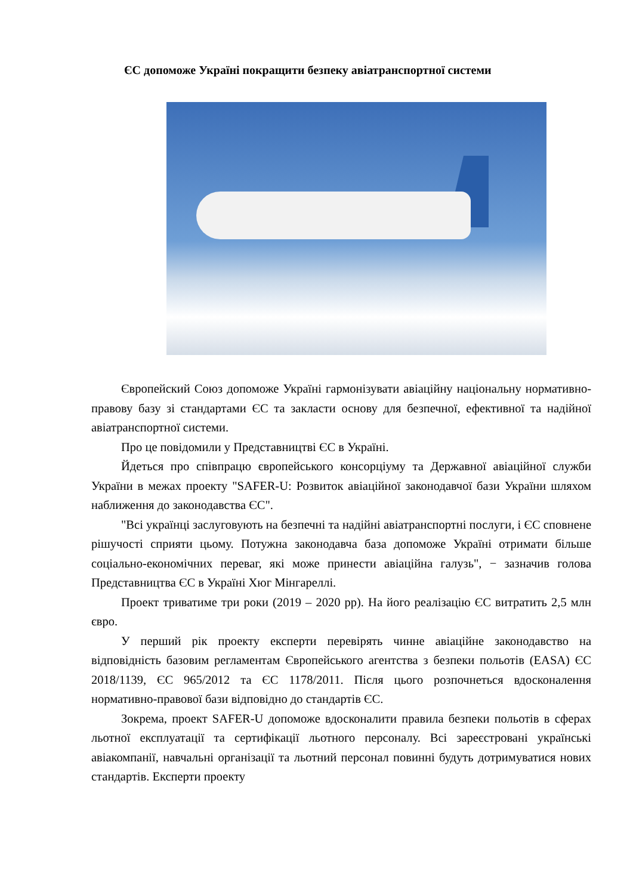ЄС допоможе Україні покращити безпеку авіатранспортної системи
Європейский Союз допоможе Україні гармонізувати авіаційну національну нормативно-правову базу зі стандартами ЄС та закласти основу для безпечної, ефективної та надійної авіатранспортної системи.
Про це повідомили у Представництві ЄС в Україні.
Йдеться про співпрацю європейського консорціуму та Державної авіаційної служби України в межах проекту "SAFER-U: Розвиток авіаційної законодавчої бази України шляхом наближення до законодавства ЄС".
"Всі українці заслуговують на безпечні та надійні авіатранспортні послуги, і ЄС сповнене рішучості сприяти цьому. Потужна законодавча база допоможе Україні отримати більше соціально-економічних переваг, які може принести авіаційна галузь", − зазначив голова Представництва ЄС в Україні Хюг Мінгареллі.
Проект триватиме три роки (2019 – 2020 рр). На його реалізацію ЄС витратить 2,5 млн євро.
У перший рік проекту експерти перевірять чинне авіаційне законодавство на відповідність базовим регламентам Європейського агентства з безпеки польотів (EASA) ЄС 2018/1139, ЄС 965/2012 та ЄС 1178/2011. Після цього розпочнеться вдосконалення нормативно-правової бази відповідно до стандартів ЄС.
Зокрема, проект SAFER-U допоможе вдосконалити правила безпеки польотів в сферах льотної експлуатації та сертифікації льотного персоналу. Всі зареєстровані українські авіакомпанії, навчальні організації та льотний персонал повинні будуть дотримуватися нових стандартів. Експерти проекту